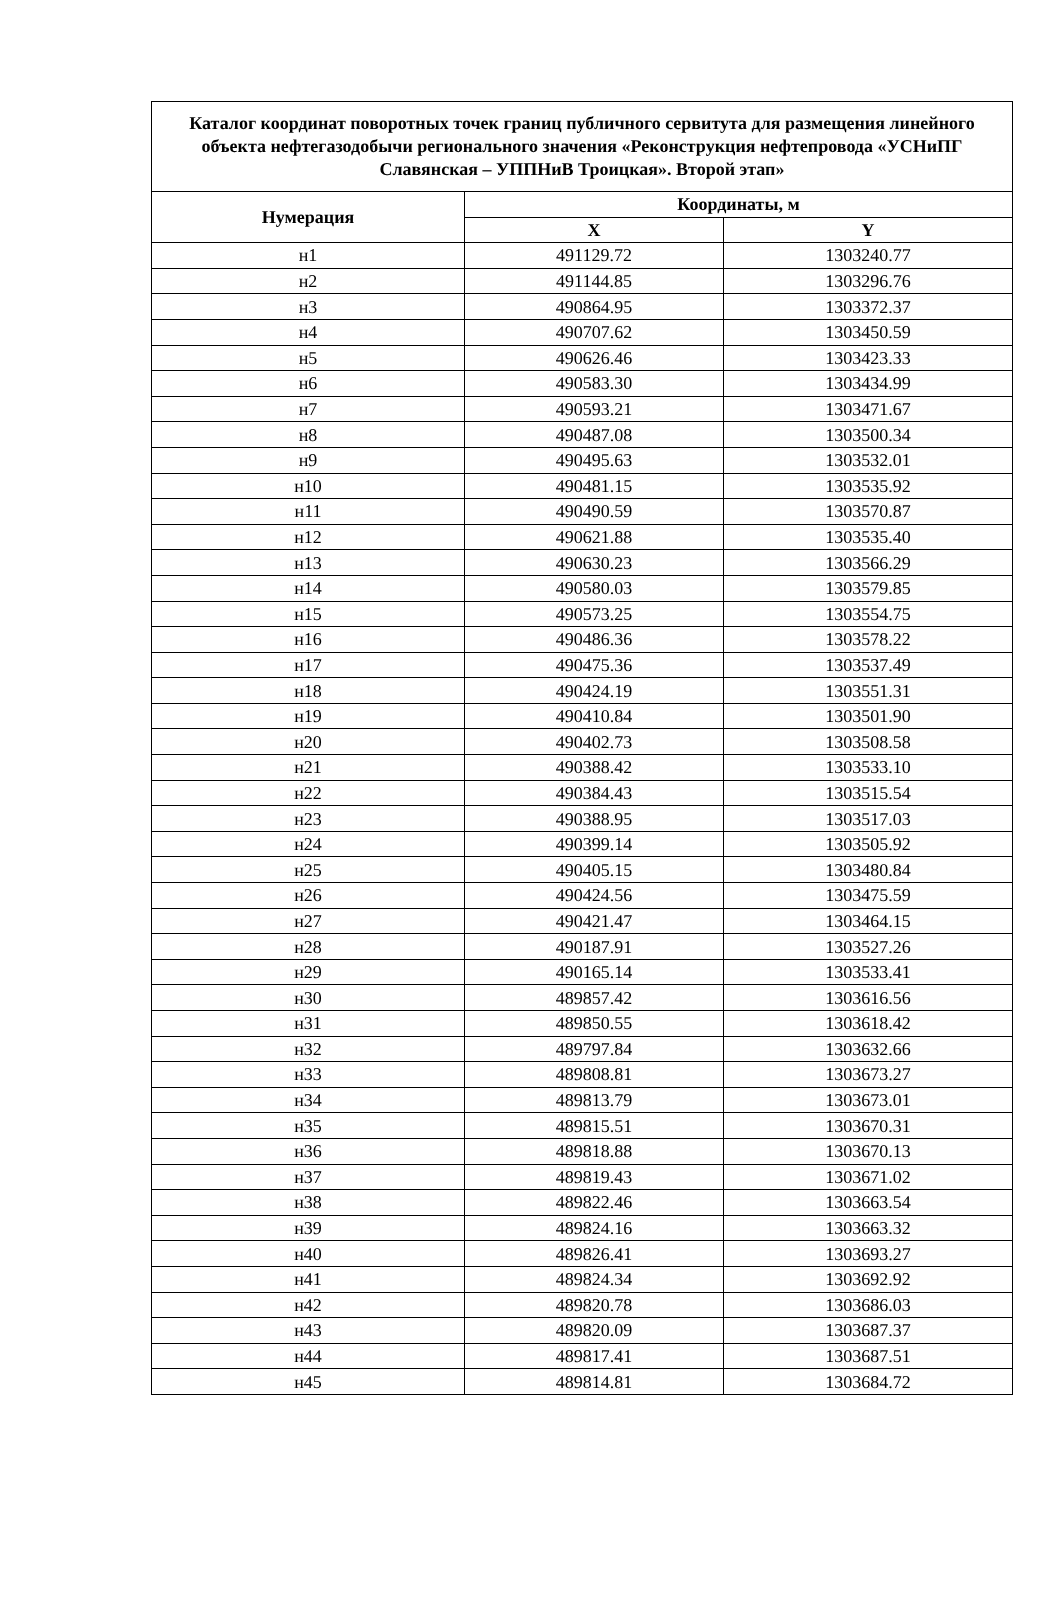| Каталог координат поворотных точек границ публичного сервитута для размещения линейного объекта нефтегазодобычи регионального значения «Реконструкция нефтепровода «УСНиПГ Славянская – УППНиВ Троицкая». Второй этап» | | |
| --- | --- | --- |
| Нумерация | Координаты, м | |
| | X | Y |
| н1 | 491129.72 | 1303240.77 |
| н2 | 491144.85 | 1303296.76 |
| н3 | 490864.95 | 1303372.37 |
| н4 | 490707.62 | 1303450.59 |
| н5 | 490626.46 | 1303423.33 |
| н6 | 490583.30 | 1303434.99 |
| н7 | 490593.21 | 1303471.67 |
| н8 | 490487.08 | 1303500.34 |
| н9 | 490495.63 | 1303532.01 |
| н10 | 490481.15 | 1303535.92 |
| н11 | 490490.59 | 1303570.87 |
| н12 | 490621.88 | 1303535.40 |
| н13 | 490630.23 | 1303566.29 |
| н14 | 490580.03 | 1303579.85 |
| н15 | 490573.25 | 1303554.75 |
| н16 | 490486.36 | 1303578.22 |
| н17 | 490475.36 | 1303537.49 |
| н18 | 490424.19 | 1303551.31 |
| н19 | 490410.84 | 1303501.90 |
| н20 | 490402.73 | 1303508.58 |
| н21 | 490388.42 | 1303533.10 |
| н22 | 490384.43 | 1303515.54 |
| н23 | 490388.95 | 1303517.03 |
| н24 | 490399.14 | 1303505.92 |
| н25 | 490405.15 | 1303480.84 |
| н26 | 490424.56 | 1303475.59 |
| н27 | 490421.47 | 1303464.15 |
| н28 | 490187.91 | 1303527.26 |
| н29 | 490165.14 | 1303533.41 |
| н30 | 489857.42 | 1303616.56 |
| н31 | 489850.55 | 1303618.42 |
| н32 | 489797.84 | 1303632.66 |
| н33 | 489808.81 | 1303673.27 |
| н34 | 489813.79 | 1303673.01 |
| н35 | 489815.51 | 1303670.31 |
| н36 | 489818.88 | 1303670.13 |
| н37 | 489819.43 | 1303671.02 |
| н38 | 489822.46 | 1303663.54 |
| н39 | 489824.16 | 1303663.32 |
| н40 | 489826.41 | 1303693.27 |
| н41 | 489824.34 | 1303692.92 |
| н42 | 489820.78 | 1303686.03 |
| н43 | 489820.09 | 1303687.37 |
| н44 | 489817.41 | 1303687.51 |
| н45 | 489814.81 | 1303684.72 |